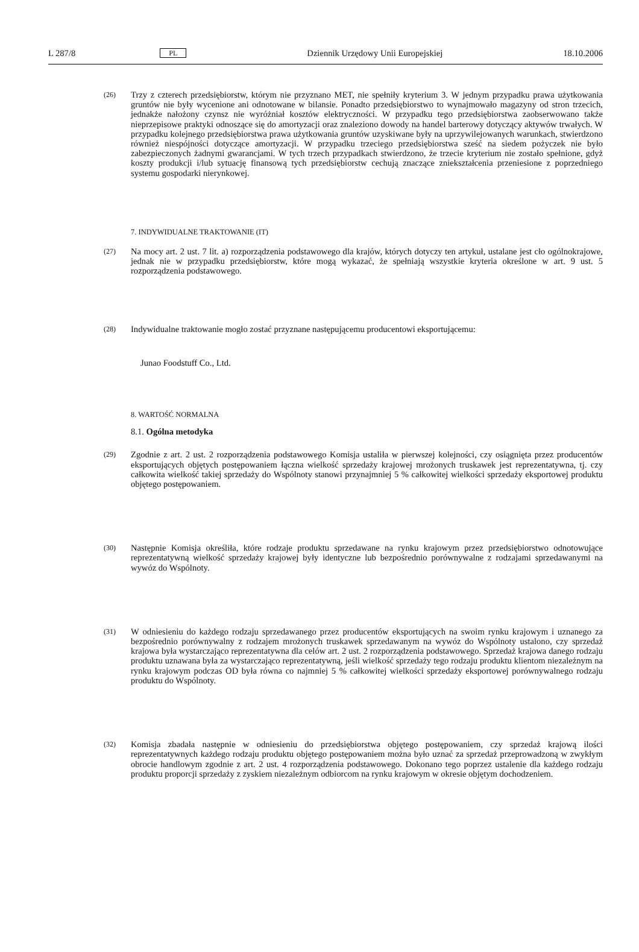L 287/8 PL Dziennik Urzędowy Unii Europejskiej 18.10.2006
(26)
Trzy z czterech przedsiębiorstw, którym nie przyznano MET, nie spełniły kryterium 3. W jednym przypadku prawa użytkowania gruntów nie były wycenione ani odnotowane w bilansie. Ponadto przedsiębiorstwo to wynajmowało magazyny od stron trzecich, jednakże nałożony czynsz nie wyróżniał kosztów elektryczności. W przypadku tego przedsiębiorstwa zaobserwowano także nieprzepisowe praktyki odnoszące się do amortyzacji oraz znaleziono dowody na handel barterowy dotyczący aktywów trwałych. W przypadku kolejnego przedsiębiorstwa prawa użytkowania gruntów uzyskiwane były na uprzywilejowanych warunkach, stwierdzono również niespójności dotyczące amortyzacji. W przypadku trzeciego przedsiębiorstwa sześć na siedem pożyczek nie było zabezpieczonych żadnymi gwarancjami. W tych trzech przypadkach stwierdzono, że trzecie kryterium nie zostało spełnione, gdyż koszty produkcji i/lub sytuację finansową tych przedsiębiorstw cechują znaczące zniekształcenia przeniesione z poprzedniego systemu gospodarki nierynkowej.
7. INDYWIDUALNE TRAKTOWANIE (IT)
(27)
Na mocy art. 2 ust. 7 lit. a) rozporządzenia podstawowego dla krajów, których dotyczy ten artykuł, ustalane jest cło ogólnokrajowe, jednak nie w przypadku przedsiębiorstw, które mogą wykazać, że spełniają wszystkie kryteria określone w art. 9 ust. 5 rozporządzenia podstawowego.
(28)
Indywidualne traktowanie mogło zostać przyznane następującemu producentowi eksportującemu:
Junao Foodstuff Co., Ltd.
8. WARTOŚĆ NORMALNA
8.1. Ogólna metodyka
(29)
Zgodnie z art. 2 ust. 2 rozporządzenia podstawowego Komisja ustaliła w pierwszej kolejności, czy osiągnięta przez producentów eksportujących objętych postępowaniem łączna wielkość sprzedaży krajowej mrożonych truskawek jest reprezentatywna, tj. czy całkowita wielkość takiej sprzedaży do Wspólnoty stanowi przynajmniej 5 % całkowitej wielkości sprzedaży eksportowej produktu objętego postępowaniem.
(30)
Następnie Komisja określiła, które rodzaje produktu sprzedawane na rynku krajowym przez przedsiębiorstwo odnotowujące reprezentatywną wielkość sprzedaży krajowej były identyczne lub bezpośrednio porównywalne z rodzajami sprzedawanymi na wywóz do Wspólnoty.
(31)
W odniesieniu do każdego rodzaju sprzedawanego przez producentów eksportujących na swoim rynku krajowym i uznanego za bezpośrednio porównywalny z rodzajem mrożonych truskawek sprzedawanym na wywóz do Wspólnoty ustalono, czy sprzedaż krajowa była wystarczająco reprezentatywna dla celów art. 2 ust. 2 rozporządzenia podstawowego. Sprzedaż krajowa danego rodzaju produktu uznawana była za wystarczająco reprezentatywną, jeśli wielkość sprzedaży tego rodzaju produktu klientom niezależnym na rynku krajowym podczas OD była równa co najmniej 5 % całkowitej wielkości sprzedaży eksportowej porównywalnego rodzaju produktu do Wspólnoty.
(32)
Komisja zbadała następnie w odniesieniu do przedsiębiorstwa objętego postępowaniem, czy sprzedaż krajową ilości reprezentatywnych każdego rodzaju produktu objętego postępowaniem można było uznać za sprzedaż przeprowadzoną w zwykłym obrocie handlowym zgodnie z art. 2 ust. 4 rozporządzenia podstawowego. Dokonano tego poprzez ustalenie dla każdego rodzaju produktu proporcji sprzedaży z zyskiem niezależnym odbiorcom na rynku krajowym w okresie objętym dochodzeniem.